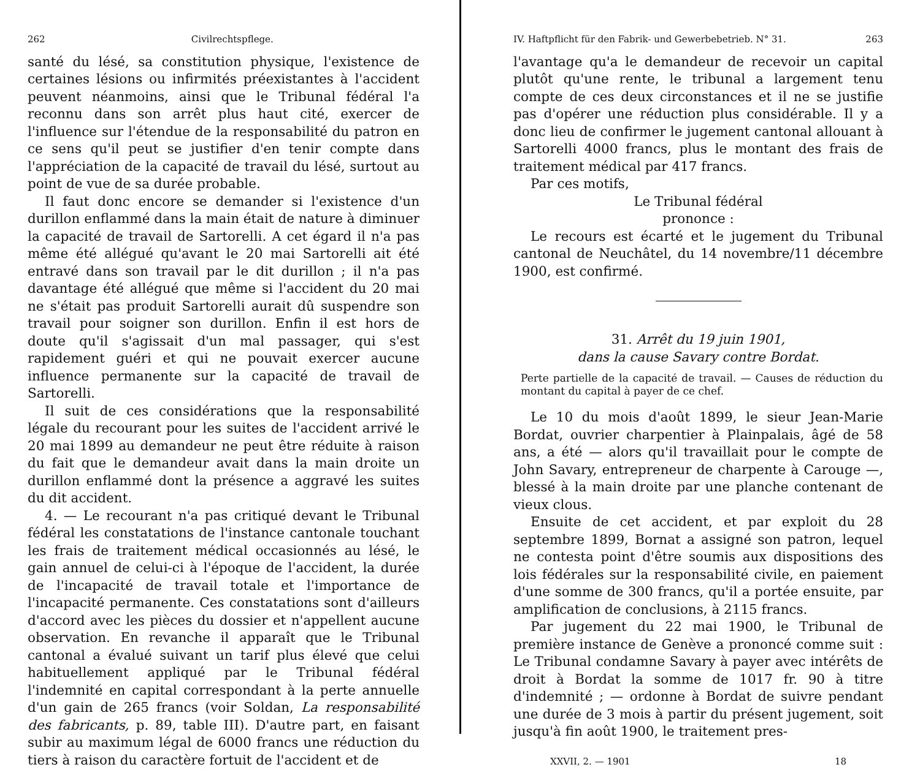262 Civilrechtspflege.
santé du lésé, sa constitution physique, l'existence de certaines lésions ou infirmités préexistantes à l'accident peuvent néanmoins, ainsi que le Tribunal fédéral l'a reconnu dans son arrêt plus haut cité, exercer de l'influence sur l'étendue de la responsabilité du patron en ce sens qu'il peut se justifier d'en tenir compte dans l'appréciation de la capacité de travail du lésé, surtout au point de vue de sa durée probable.
Il faut donc encore se demander si l'existence d'un durillon enflammé dans la main était de nature à diminuer la capacité de travail de Sartorelli. A cet égard il n'a pas même été allégué qu'avant le 20 mai Sartorelli ait été entravé dans son travail par le dit durillon ; il n'a pas davantage été allégué que même si l'accident du 20 mai ne s'était pas produit Sartorelli aurait dû suspendre son travail pour soigner son durillon. Enfin il est hors de doute qu'il s'agissait d'un mal passager, qui s'est rapidement guéri et qui ne pouvait exercer aucune influence permanente sur la capacité de travail de Sartorelli.
Il suit de ces considérations que la responsabilité légale du recourant pour les suites de l'accident arrivé le 20 mai 1899 au demandeur ne peut être réduite à raison du fait que le demandeur avait dans la main droite un durillon enflammé dont la présence a aggravé les suites du dit accident.
4. — Le recourant n'a pas critiqué devant le Tribunal fédéral les constatations de l'instance cantonale touchant les frais de traitement médical occasionnés au lésé, le gain annuel de celui-ci à l'époque de l'accident, la durée de l'incapacité de travail totale et l'importance de l'incapacité permanente. Ces constatations sont d'ailleurs d'accord avec les pièces du dossier et n'appellent aucune observation. En revanche il apparaît que le Tribunal cantonal a évalué suivant un tarif plus élevé que celui habituellement appliqué par le Tribunal fédéral l'indemnité en capital correspondant à la perte annuelle d'un gain de 265 francs (voir Soldan, La responsabilité des fabricants, p. 89, table III). D'autre part, en faisant subir au maximum légal de 6000 francs une réduction du tiers à raison du caractère fortuit de l'accident et de
IV. Haftpflicht für den Fabrik- und Gewerbebetrieb. N° 31. 263
l'avantage qu'a le demandeur de recevoir un capital plutôt qu'une rente, le tribunal a largement tenu compte de ces deux circonstances et il ne se justifie pas d'opérer une réduction plus considérable. Il y a donc lieu de confirmer le jugement cantonal allouant à Sartorelli 4000 francs, plus le montant des frais de traitement médical par 417 francs.
Par ces motifs,
Le Tribunal fédéral
prononce :
Le recours est écarté et le jugement du Tribunal cantonal de Neuchâtel, du 14 novembre/11 décembre 1900, est confirmé.
31. Arrêt du 19 juin 1901,
dans la cause Savary contre Bordat.
Perte partielle de la capacité de travail. — Causes de réduction du montant du capital à payer de ce chef.
Le 10 du mois d'août 1899, le sieur Jean-Marie Bordat, ouvrier charpentier à Plainpalais, âgé de 58 ans, a été — alors qu'il travaillait pour le compte de John Savary, entrepreneur de charpente à Carouge —, blessé à la main droite par une planche contenant de vieux clous.
Ensuite de cet accident, et par exploit du 28 septembre 1899, Bornat a assigné son patron, lequel ne contesta point d'être soumis aux dispositions des lois fédérales sur la responsabilité civile, en paiement d'une somme de 300 francs, qu'il a portée ensuite, par amplification de conclusions, à 2115 francs.
Par jugement du 22 mai 1900, le Tribunal de première instance de Genève a prononcé comme suit : Le Tribunal condamne Savary à payer avec intérêts de droit à Bordat la somme de 1017 fr. 90 à titre d'indemnité ; — ordonne à Bordat de suivre pendant une durée de 3 mois à partir du présent jugement, soit jusqu'à fin août 1900, le traitement pres-
XXVII, 2. — 1901 18